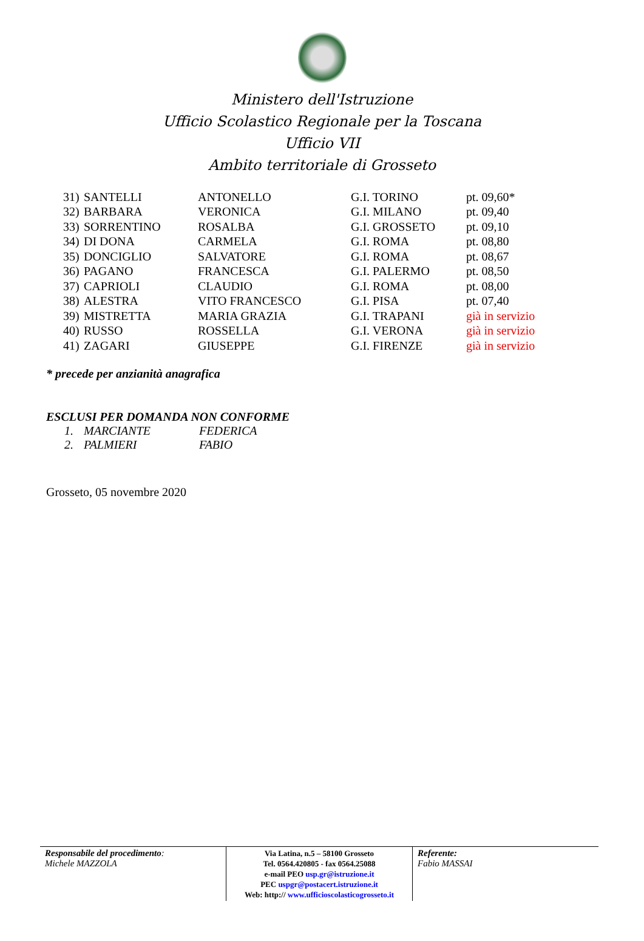Ministero dell'Istruzione
Ufficio Scolastico Regionale per la Toscana
Ufficio VII
Ambito territoriale di Grosseto
| 31) | SANTELLI | ANTONELLO | G.I. TORINO | pt. 09,60* |
| 32) | BARBARA | VERONICA | G.I. MILANO | pt. 09,40 |
| 33) | SORRENTINO | ROSALBA | G.I. GROSSETO | pt. 09,10 |
| 34) | DI DONA | CARMELA | G.I. ROMA | pt. 08,80 |
| 35) | DONCIGLIO | SALVATORE | G.I. ROMA | pt. 08,67 |
| 36) | PAGANO | FRANCESCA | G.I. PALERMO | pt. 08,50 |
| 37) | CAPRIOLI | CLAUDIO | G.I. ROMA | pt. 08,00 |
| 38) | ALESTRA | VITO FRANCESCO | G.I. PISA | pt. 07,40 |
| 39) | MISTRETTA | MARIA GRAZIA | G.I. TRAPANI | già in servizio |
| 40) | RUSSO | ROSSELLA | G.I. VERONA | già in servizio |
| 41) | ZAGARI | GIUSEPPE | G.I. FIRENZE | già in servizio |
* precede per anzianità anagrafica
ESCLUSI PER DOMANDA NON CONFORME
| 1. | MARCIANTE | FEDERICA |
| 2. | PALMIERI | FABIO |
Grosseto, 05 novembre 2020
Responsabile del procedimento:
Michele MAZZOLA
Via Latina, n.5 – 58100 Grosseto
Tel. 0564.420805 - fax 0564.25088
e-mail PEO usp.gr@istruzione.it
PEC uspgr@postacert.istruzione.it
Web: http:// www.ufficioscolasticogrosseto.it
Referente:
Fabio MASSAI